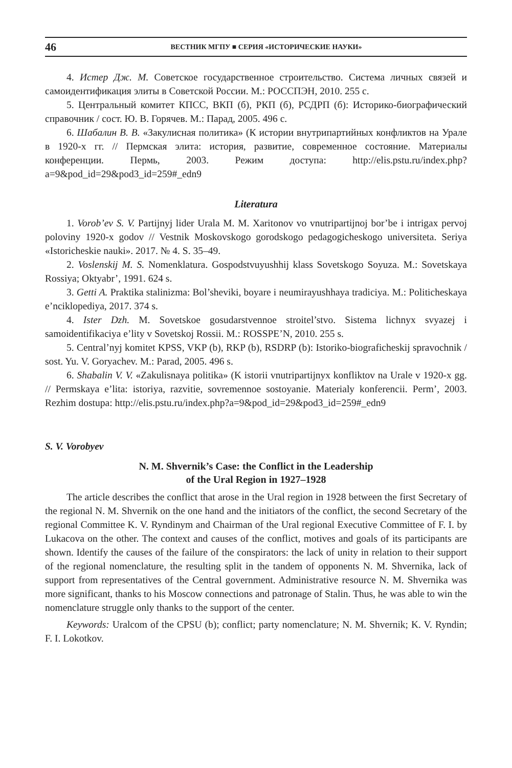46 ВЕСТНИК МГПУ ■ СЕРИЯ «ИСТОРИЧЕСКИЕ НАУКИ»
4. Истер Дж. М. Советское государственное строительство. Система личных связей и самоидентификация элиты в Советской России. М.: РОССПЭН, 2010. 255 с.
5. Центральный комитет КПСС, ВКП (б), РКП (б), РСДРП (б): Историко-биографический справочник / сост. Ю. В. Горячев. М.: Парад, 2005. 496 с.
6. Шабалин В. В. «Закулисная политика» (К истории внутрипартийных конфликтов на Урале в 1920-х гг. // Пермская элита: история, развитие, современное состояние. Материалы конференции. Пермь, 2003. Режим доступа: http://elis.pstu.ru/index.php?a=9&pod_id=29&pod3_id=259#_edn9
Literatura
1. Vorob’ev S. V. Partijnyj lider Urala M. M. Xaritonov vo vnutripartijnoj bor’be i intrigax pervoj poloviny 1920-x godov // Vestnik Moskovskogo gorodskogo pedagogicheskogo universiteta. Seriya «Istoricheskie nauki». 2017. № 4. S. 35–49.
2. Voslenskij M. S. Nomenklatura. Gospodstvuyushhij klass Sovetskogo Soyuza. M.: Sovetskaya Rossiya; Oktyabr’, 1991. 624 s.
3. Getti A. Praktika stalinizma: Bol’sheviki, boyare i neumirayushhaya tradiciya. M.: Politicheskaya e’nciklopediya, 2017. 374 s.
4. Ister Dzh. M. Sovetskoe gosudarstvennoe stroitel’stvo. Sistema lichnyx svyazej i samoidentifikaciya e’lity v Sovetskoj Rossii. M.: ROSSPE’N, 2010. 255 s.
5. Central’nyj komitet KPSS, VKP (b), RKP (b), RSDRP (b): Istoriko-biograficheskij spravochnik / sost. Yu. V. Goryachev. M.: Parad, 2005. 496 s.
6. Shabalin V. V. «Zakulisnaya politika» (K istorii vnutripartijnyx konfliktov na Urale v 1920-x gg. // Permskaya e’lita: istoriya, razvitie, sovremennoe sostoyanie. Materialy konferencii. Perm’, 2003. Rezhim dostupa: http://elis.pstu.ru/index.php?a=9&pod_id=29&pod3_id=259#_edn9
S. V. Vorobyev
N. M. Shvernik’s Case: the Conflict in the Leadership
of the Ural Region in 1927–1928
The article describes the conflict that arose in the Ural region in 1928 between the first Secretary of the regional N. M. Shvernik on the one hand and the initiators of the conflict, the second Secretary of the regional Committee K. V. Ryndinym and Chairman of the Ural regional Executive Committee of F. I. by Lukacova on the other. The context and causes of the conflict, motives and goals of its participants are shown. Identify the causes of the failure of the conspirators: the lack of unity in relation to their support of the regional nomenclature, the resulting split in the tandem of opponents N. M. Shvernika, lack of support from representatives of the Central government. Administrative resource N. M. Shvernika was more significant, thanks to his Moscow connections and patronage of Stalin. Thus, he was able to win the nomenclature struggle only thanks to the support of the center.
Keywords: Uralcom of the CPSU (b); conflict; party nomenclature; N. M. Shvernik; K. V. Ryndin; F. I. Lokotkov.